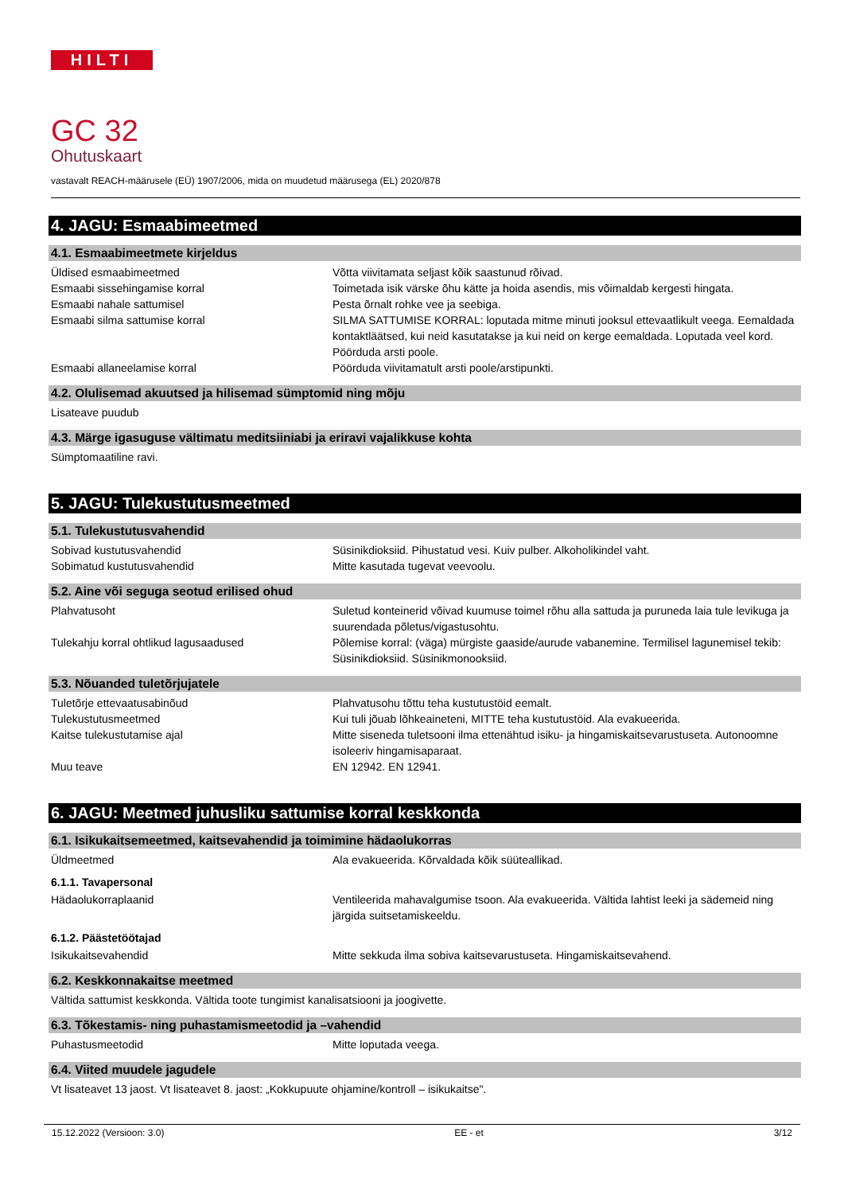HILTI
GC 32
Ohutuskaart
vastavalt REACH-määrusele (EÜ) 1907/2006, mida on muudetud määrusega (EL) 2020/878
4. JAGU: Esmaabimeetmed
4.1. Esmaabimeetmete kirjeldus
Üldised esmaabimeetmed Võtta viivitamata seljast kõik saastunud rõivad.
Esmaabi sissehingamise korral Toimetada isik värske õhu kätte ja hoida asendis, mis võimaldab kergesti hingata.
Esmaabi nahale sattumisel Pesta õrnalt rohke vee ja seebiga.
Esmaabi silma sattumise korral SILMA SATTUMISE KORRAL: loputada mitme minuti jooksul ettevaatlikult veega. Eemaldada kontaktläätsed, kui neid kasutatakse ja kui neid on kerge eemaldada. Loputada veel kord. Pöörduda arsti poole.
Esmaabi allaneelamise korral Pöörduda viivitamatult arsti poole/arstipunkti.
4.2. Olulisemad akuutsed ja hilisemad sümptomid ning mõju
Lisateave puudub
4.3. Märge igasuguse vältimatu meditsiiniabi ja eriravi vajalikkuse kohta
Sümptomaatiline ravi.
5. JAGU: Tulekustutusmeetmed
5.1. Tulekustutusvahendid
Sobivad kustutusvahendid Süsinikdioksiid. Pihustatud vesi. Kuiv pulber. Alkoholikindel vaht.
Sobimatud kustutusvahendid Mitte kasutada tugevat veevoolu.
5.2. Aine või seguga seotud erilised ohud
Plahvatusoht Suletud konteinerid võivad kuumuse toimel rõhu alla sattuda ja puruneda laia tule levikuga ja suurendada põletus/vigastusohtu.
Tulekahju korral ohtlikud lagusaadused Põlemise korral: (väga) mürgiste gaaside/aurude vabanemine. Termilisel lagunemisel tekib: Süsinikdioksiid. Süsinikmonooksiid.
5.3. Nõuanded tuletõrjujatele
Tuletõrje ettevaatusabinõud Plahvatusohu tõttu teha kustutustöid eemalt.
Tulekustutusmeetmed Kui tuli jõuab lõhkeaineteni, MITTE teha kustutustöid. Ala evakueerida.
Kaitse tulekustutamise ajal Mitte siseneda tuletsooni ilma ettenähtud isiku- ja hingamiskaitsevarustuseta. Autonoomne isoleeriv hingamisaparaat.
Muu teave EN 12942. EN 12941.
6. JAGU: Meetmed juhusliku sattumise korral keskkonda
6.1. Isikukaitsemeetmed, kaitsevahendid ja toimimine hädaolukorras
Üldmeetmed Ala evakueerida. Kõrvaldada kõik süüteallikad.
6.1.1. Tavapersonal
Hädaolukorraplaanid Ventileerida mahavalgumise tsoon. Ala evakueerida. Vältida lahtist leeki ja sädemeid ning järgida suitsetamiskeeldu.
6.1.2. Päästetöötajad
Isikukaitsevahendid Mitte sekkuda ilma sobiva kaitsevarustuseta. Hingamiskaitsevahend.
6.2. Keskkonnakaitse meetmed
Vältida sattumist keskkonda. Vältida toote tungimist kanalisatsiooni ja joogivette.
6.3. Tõkestamis- ning puhastamismeetodid ja –vahendid
Puhastusmeetodid Mitte loputada veega.
6.4. Viited muudele jagudele
Vt lisateavet 13 jaost. Vt lisateavet 8. jaost: „Kokkupuute ohjamine/kontroll – isikukaitse".
15.12.2022 (Versioon: 3.0) EE - et 3/12